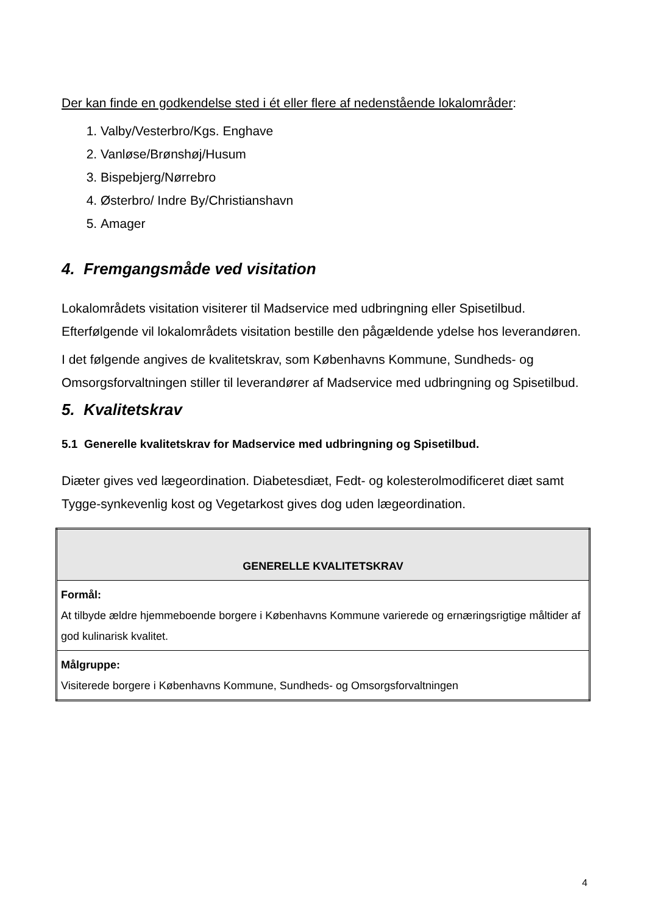Der kan finde en godkendelse sted i ét eller flere af nedenstående lokalområder:
1. Valby/Vesterbro/Kgs. Enghave
2. Vanløse/Brønshøj/Husum
3. Bispebjerg/Nørrebro
4. Østerbro/ Indre By/Christianshavn
5. Amager
4. Fremgangsmåde ved visitation
Lokalområdets visitation visiterer til Madservice med udbringning eller Spisetilbud. Efterfølgende vil lokalområdets visitation bestille den pågældende ydelse hos leverandøren.
I det følgende angives de kvalitetskrav, som Københavns Kommune, Sundheds- og Omsorgsforvaltningen stiller til leverandører af Madservice med udbringning og Spisetilbud.
5. Kvalitetskrav
5.1 Generelle kvalitetskrav for Madservice med udbringning og Spisetilbud.
Diæter gives ved lægeordination. Diabetesdiæt, Fedt- og kolesterolmodificeret diæt samt Tygge-synkevenlig kost og Vegetarkost gives dog uden lægeordination.
| GENERELLE KVALITETSKRAV |
| --- |
| Formål: At tilbyde ældre hjemmeboende borgere i Københavns Kommune varierede og ernæringsrigtige måltider af god kulinarisk kvalitet. |
| Målgruppe: Visiterede borgere i Københavns Kommune, Sundheds- og Omsorgsforvaltningen |
4